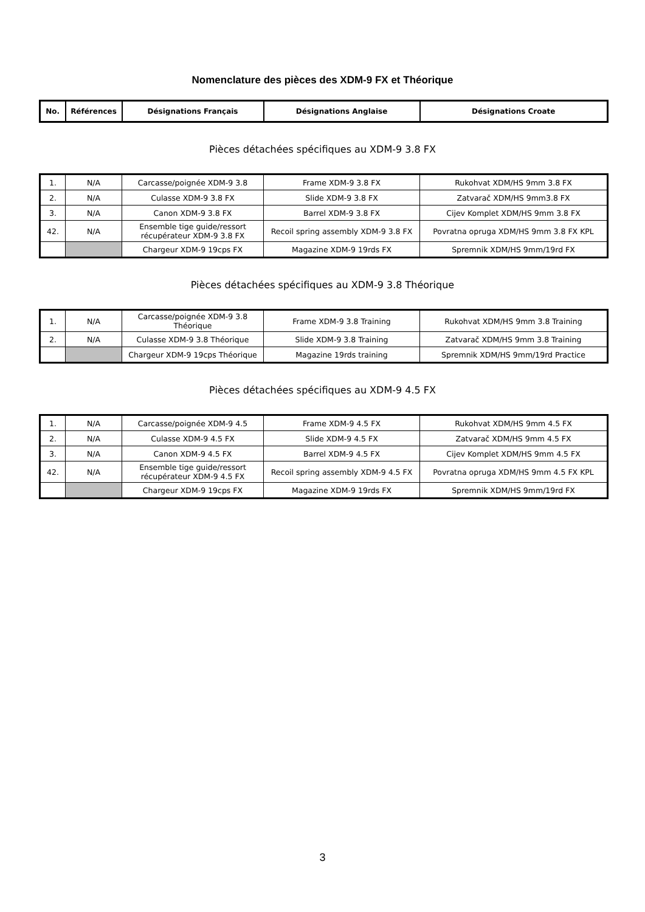Nomenclature des pièces des XDM-9 FX et Théorique
| No. | Références | Désignations Français | Désignations Anglaise | Désignations Croate |
| --- | --- | --- | --- | --- |
Pièces détachées spécifiques au XDM-9 3.8 FX
| 1. | N/A | Carcasse/poignée XDM-9 3.8 | Frame XDM-9 3.8 FX | Rukohvat XDM/HS 9mm 3.8 FX |
| 2. | N/A | Culasse XDM-9 3.8 FX | Slide XDM-9 3.8 FX | Zatvarač XDM/HS 9mm3.8 FX |
| 3. | N/A | Canon XDM-9 3.8 FX | Barrel XDM-9 3.8 FX | Cijev Komplet XDM/HS 9mm 3.8 FX |
| 42. | N/A | Ensemble tige guide/ressort récupérateur XDM-9 3.8 FX | Recoil spring assembly XDM-9 3.8 FX | Povratna opruga XDM/HS 9mm 3.8 FX KPL |
| | | Chargeur XDM-9 19cps FX | Magazine XDM-9 19rds FX | Spremnik XDM/HS 9mm/19rd FX |
Pièces détachées spécifiques au XDM-9 3.8 Théorique
| 1. | N/A | Carcasse/poignée XDM-9 3.8 Théorique | Frame XDM-9 3.8 Training | Rukohvat XDM/HS 9mm 3.8 Training |
| 2. | N/A | Culasse XDM-9 3.8 Théorique | Slide XDM-9 3.8 Training | Zatvarač XDM/HS 9mm 3.8 Training |
| | | Chargeur XDM-9 19cps Théorique | Magazine 19rds training | Spremnik XDM/HS 9mm/19rd Practice |
Pièces détachées spécifiques au XDM-9 4.5 FX
| 1. | N/A | Carcasse/poignée XDM-9 4.5 | Frame XDM-9 4.5 FX | Rukohvat XDM/HS 9mm 4.5 FX |
| 2. | N/A | Culasse XDM-9 4.5 FX | Slide XDM-9 4.5 FX | Zatvarač XDM/HS 9mm 4.5 FX |
| 3. | N/A | Canon XDM-9 4.5 FX | Barrel XDM-9 4.5 FX | Cijev Komplet XDM/HS 9mm 4.5 FX |
| 42. | N/A | Ensemble tige guide/ressort récupérateur XDM-9 4.5 FX | Recoil spring assembly XDM-9 4.5 FX | Povratna opruga XDM/HS 9mm 4.5 FX KPL |
| | | Chargeur XDM-9 19cps FX | Magazine XDM-9 19rds FX | Spremnik XDM/HS 9mm/19rd FX |
3